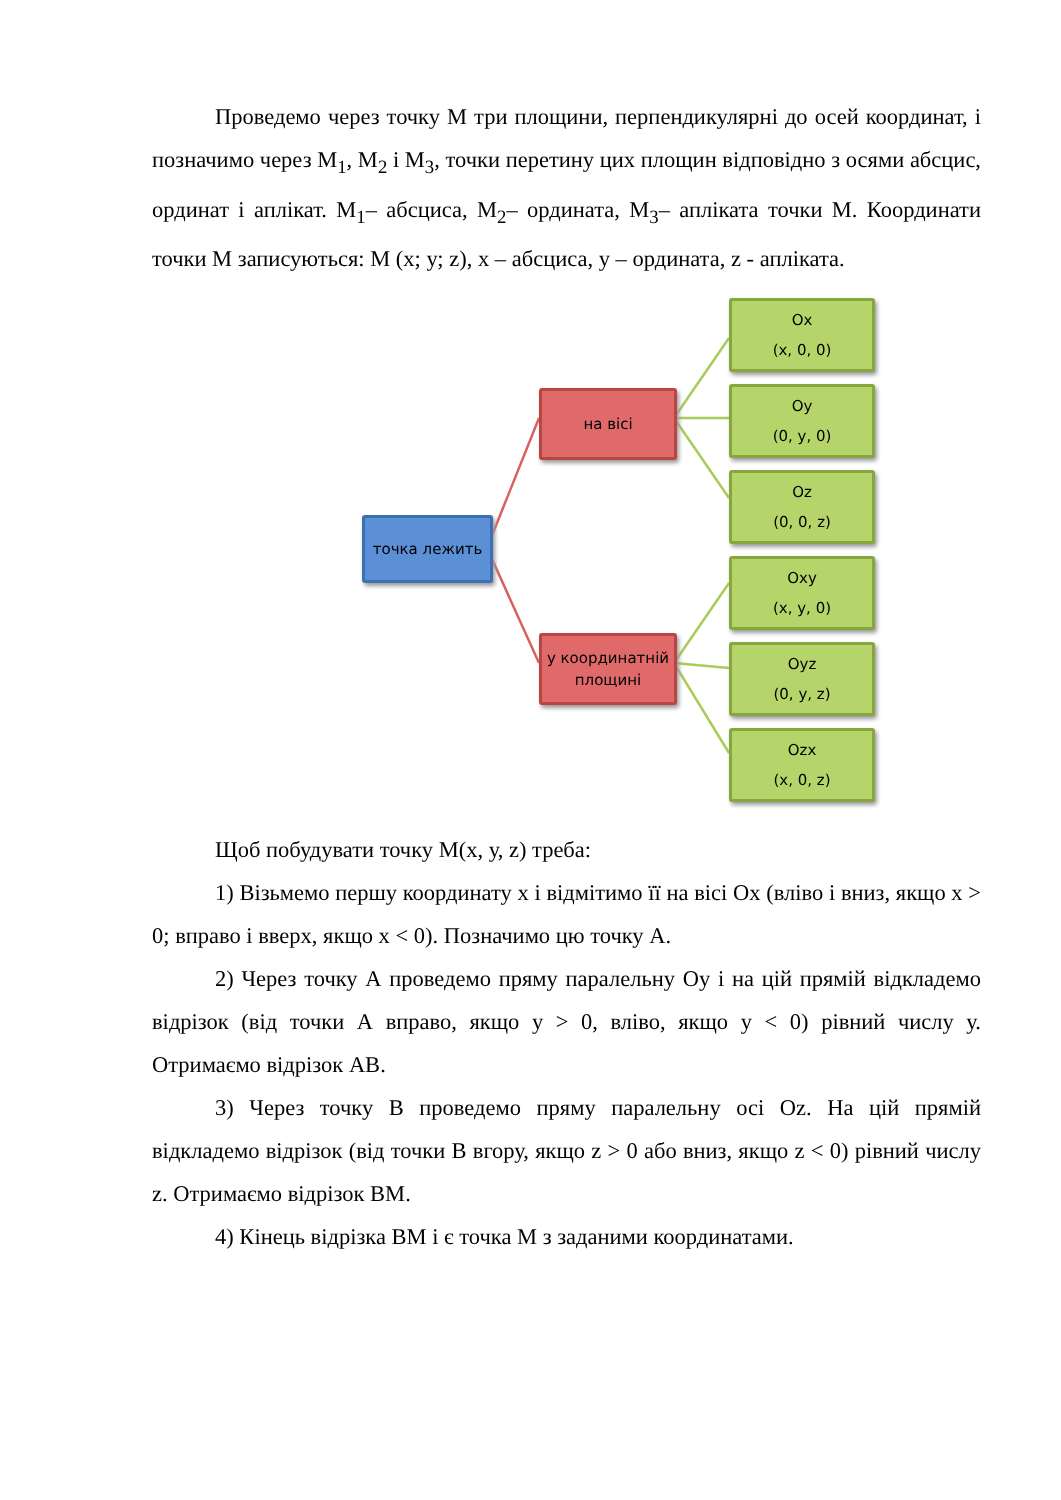Проведемо через точку М три площини, перпендикулярні до осей координат, і позначимо через М<sub>1</sub>, М<sub>2</sub> і М<sub>3</sub>, точки перетину цих площин відповідно з осями абсцис, ординат і аплікат. М<sub>1</sub>– абсциса, М<sub>2</sub>– ордината, М<sub>3</sub>– апліката точки М. Координати точки М записуються: М (х; у; z), х – абсциса, у – ордината, z - апліката.
точка лежить
на вісі
у координатній площині
Ox
(x, 0, 0)
Oy
(0, y, 0)
Oz
(0, 0, z)
Oxy
(x, y, 0)
Oyz
(0, y, z)
Ozx
(x, 0, z)
Щоб побудувати точку М(х, у, z) треба:
1) Візьмемо першу координату х і відмітимо її на вісі Ох (вліво і вниз, якщо х > 0; вправо і вверх, якщо х < 0). Позначимо цю точку А.
2) Через точку А проведемо пряму паралельну Оу і на цій прямій відкладемо відрізок (від точки А вправо, якщо у > 0, вліво, якщо у < 0) рівний числу у. Отримаємо відрізок АВ.
3) Через точку В проведемо пряму паралельну осі Оz. На цій прямій відкладемо відрізок (від точки В вгору, якщо z > 0 або вниз, якщо z < 0) рівний числу z. Отримаємо відрізок ВМ.
4) Кінець відрізка ВМ і є точка М з заданими координатами.